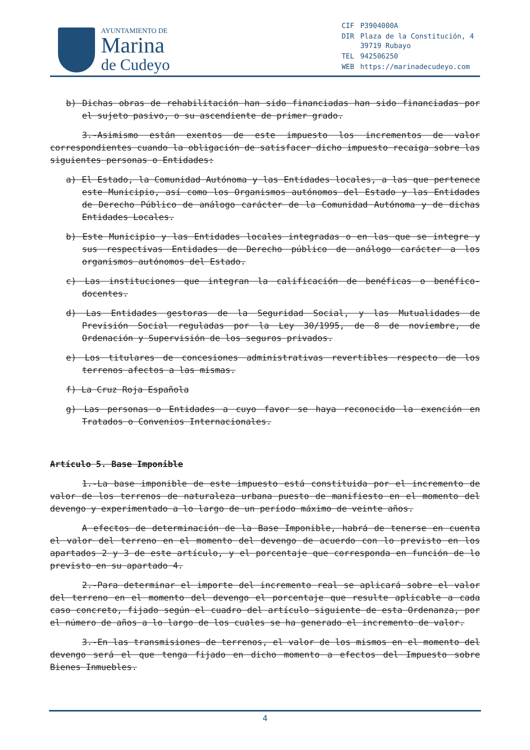AYUNTAMIENTO DE
Marina
de Cudeyo
| CIF | P3904000A |
| DIR | Plaza de la Constitución, 4 39719 Rubayo |
| TEL | 942506250 |
| WEB | https://marinadecudeyo.com |
b) Dichas obras de rehabilitación han sido financiadas han sido financiadas por el sujeto pasivo, o su ascendiente de primer grado.
3.-Asimismo están exentos de este impuesto los incrementos de valor correspondientes cuando la obligación de satisfacer dicho impuesto recaiga sobre las siguientes personas o Entidades:
a) El Estado, la Comunidad Autónoma y las Entidades locales, a las que pertenece este Municipio, así como los Organismos autónomos del Estado y las Entidades de Derecho Público de análogo carácter de la Comunidad Autónoma y de dichas Entidades Locales.
b) Este Municipio y las Entidades locales integradas o en las que se integre y sus respectivas Entidades de Derecho público de análogo carácter a los organismos autónomos del Estado.
c) Las instituciones que integran la calificación de benéficas o benéfico-docentes.
d) Las Entidades gestoras de la Seguridad Social, y las Mutualidades de Previsión Social reguladas por la Ley 30/1995, de 8 de noviembre, de Ordenación y Supervisión de los seguros privados.
e) Los titulares de concesiones administrativas revertibles respecto de los terrenos afectos a las mismas.
f) La Cruz Roja Española
g) Las personas o Entidades a cuyo favor se haya reconocido la exención en Tratados o Convenios Internacionales.
Artículo 5. Base Imponible
1.-La base imponible de este impuesto está constituida por el incremento de valor de los terrenos de naturaleza urbana puesto de manifiesto en el momento del devengo y experimentado a lo largo de un período máximo de veinte años.
A efectos de determinación de la Base Imponible, habrá de tenerse en cuenta el valor del terreno en el momento del devengo de acuerdo con lo previsto en los apartados 2 y 3 de este artículo, y el porcentaje que corresponda en función de lo previsto en su apartado 4.
2.-Para determinar el importe del incremento real se aplicará sobre el valor del terreno en el momento del devengo el porcentaje que resulte aplicable a cada caso concreto, fijado según el cuadro del artículo siguiente de esta Ordenanza, por el número de años a lo largo de los cuales se ha generado el incremento de valor.
3.-En las transmisiones de terrenos, el valor de los mismos en el momento del devengo será el que tenga fijado en dicho momento a efectos del Impuesto sobre Bienes Inmuebles.
4